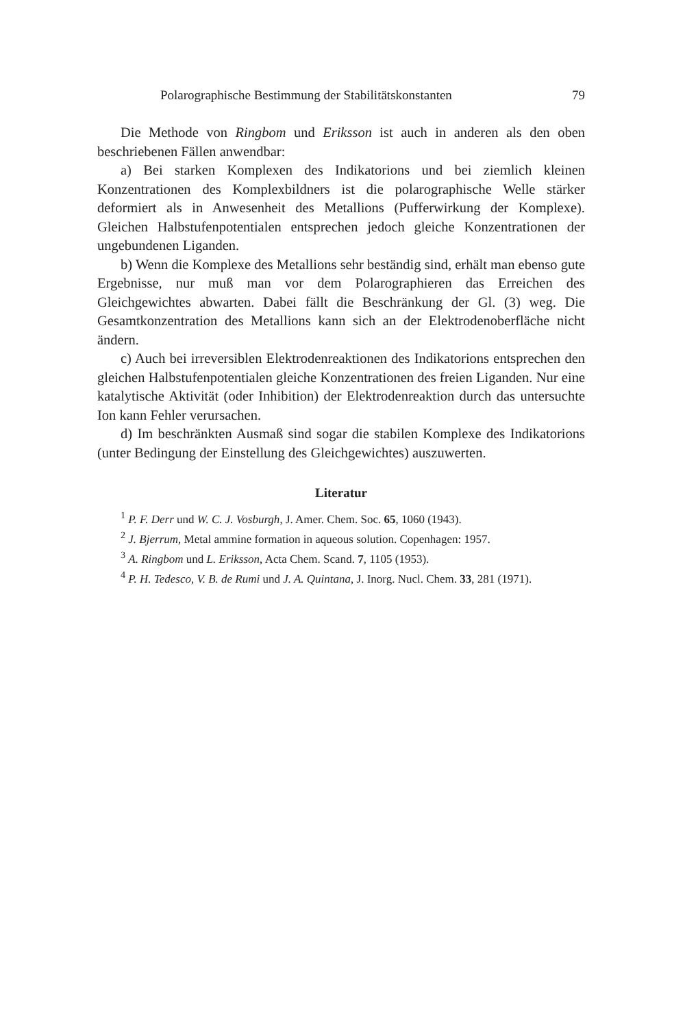Polarographische Bestimmung der Stabilitätskonstanten 79
Die Methode von Ringbom und Eriksson ist auch in anderen als den oben beschriebenen Fällen anwendbar:
a) Bei starken Komplexen des Indikatorions und bei ziemlich kleinen Konzentrationen des Komplexbildners ist die polarographische Welle stärker deformiert als in Anwesenheit des Metallions (Pufferwirkung der Komplexe). Gleichen Halbstufenpotentialen entsprechen jedoch gleiche Konzentrationen der ungebundenen Liganden.
b) Wenn die Komplexe des Metallions sehr beständig sind, erhält man ebenso gute Ergebnisse, nur muß man vor dem Polarographieren das Erreichen des Gleichgewichtes abwarten. Dabei fällt die Beschränkung der Gl. (3) weg. Die Gesamtkonzentration des Metallions kann sich an der Elektrodenoberfläche nicht ändern.
c) Auch bei irreversiblen Elektrodenreaktionen des Indikatorions entsprechen den gleichen Halbstufenpotentialen gleiche Konzentrationen des freien Liganden. Nur eine katalytische Aktivität (oder Inhibition) der Elektrodenreaktion durch das untersuchte Ion kann Fehler verursachen.
d) Im beschränkten Ausmaß sind sogar die stabilen Komplexe des Indikatorions (unter Bedingung der Einstellung des Gleichgewichtes) auszuwerten.
Literatur
<sup>1</sup> P. F. Derr und W. C. J. Vosburgh, J. Amer. Chem. Soc. 65, 1060 (1943).
<sup>2</sup> J. Bjerrum, Metal ammine formation in aqueous solution. Copenhagen: 1957.
<sup>3</sup> A. Ringbom und L. Eriksson, Acta Chem. Scand. 7, 1105 (1953).
<sup>4</sup> P. H. Tedesco, V. B. de Rumi und J. A. Quintana, J. Inorg. Nucl. Chem. 33, 281 (1971).